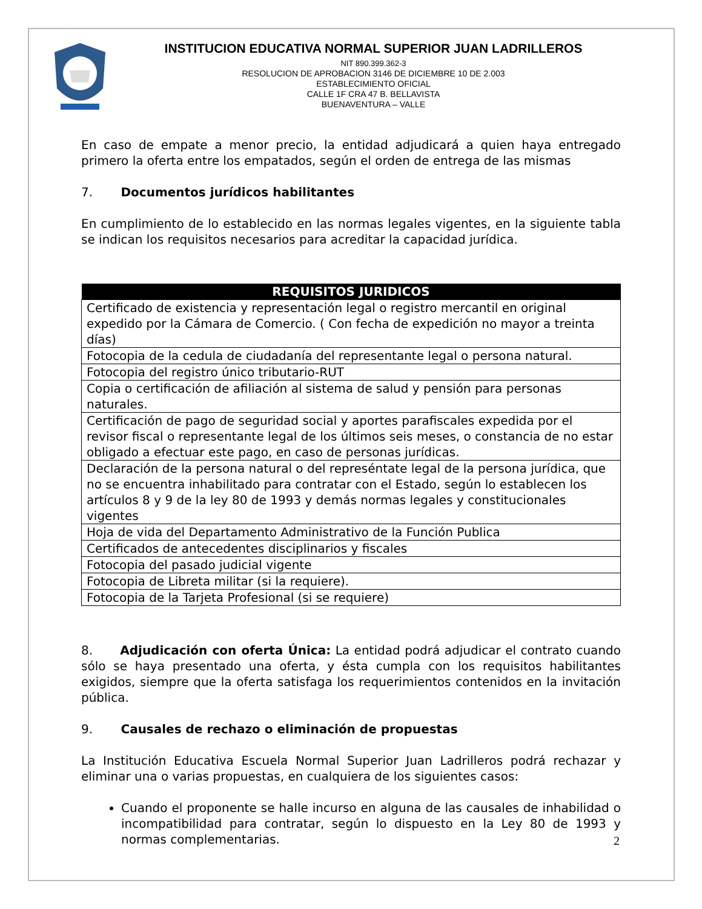INSTITUCION EDUCATIVA NORMAL SUPERIOR JUAN LADRILLEROS
NIT 890.399.362-3
RESOLUCION DE APROBACION 3146 DE DICIEMBRE 10 DE 2.003
ESTABLECIMIENTO OFICIAL
CALLE 1F CRA 47 B. BELLAVISTA
BUENAVENTURA – VALLE
En caso de empate a menor precio, la entidad adjudicará a quien haya entregado primero la oferta entre los empatados, según el orden de entrega de las mismas
7. Documentos jurídicos habilitantes
En cumplimiento de lo establecido en las normas legales vigentes, en la siguiente tabla se indican los requisitos necesarios para acreditar la capacidad jurídica.
| REQUISITOS JURIDICOS |
| --- |
| Certificado de existencia y representación legal o registro mercantil en original expedido por la Cámara de Comercio. ( Con fecha de expedición no mayor a treinta días) |
| Fotocopia de la cedula de ciudadanía del representante legal o persona natural. |
| Fotocopia del registro único tributario-RUT |
| Copia o certificación de afiliación al sistema de salud y pensión para personas naturales. |
| Certificación de pago de seguridad social y aportes parafiscales expedida por el revisor fiscal o representante legal de los últimos seis meses, o constancia de no estar obligado a efectuar este pago, en caso de personas jurídicas. |
| Declaración de la persona natural o del represéntate legal de la persona jurídica, que no se encuentra inhabilitado para contratar con el Estado, según lo establecen los artículos 8 y 9 de la ley 80 de 1993 y demás normas legales y constitucionales vigentes |
| Hoja de vida del Departamento Administrativo de la Función Publica |
| Certificados de antecedentes disciplinarios y fiscales |
| Fotocopia del pasado judicial vigente |
| Fotocopia de Libreta militar (si la requiere). |
| Fotocopia de la Tarjeta Profesional (si se requiere) |
8. Adjudicación con oferta Única: La entidad podrá adjudicar el contrato cuando sólo se haya presentado una oferta, y ésta cumpla con los requisitos habilitantes exigidos, siempre que la oferta satisfaga los requerimientos contenidos en la invitación pública.
9. Causales de rechazo o eliminación de propuestas
La Institución Educativa Escuela Normal Superior Juan Ladrilleros podrá rechazar y eliminar una o varias propuestas, en cualquiera de los siguientes casos:
Cuando el proponente se halle incurso en alguna de las causales de inhabilidad o incompatibilidad para contratar, según lo dispuesto en la Ley 80 de 1993 y normas complementarias.
2